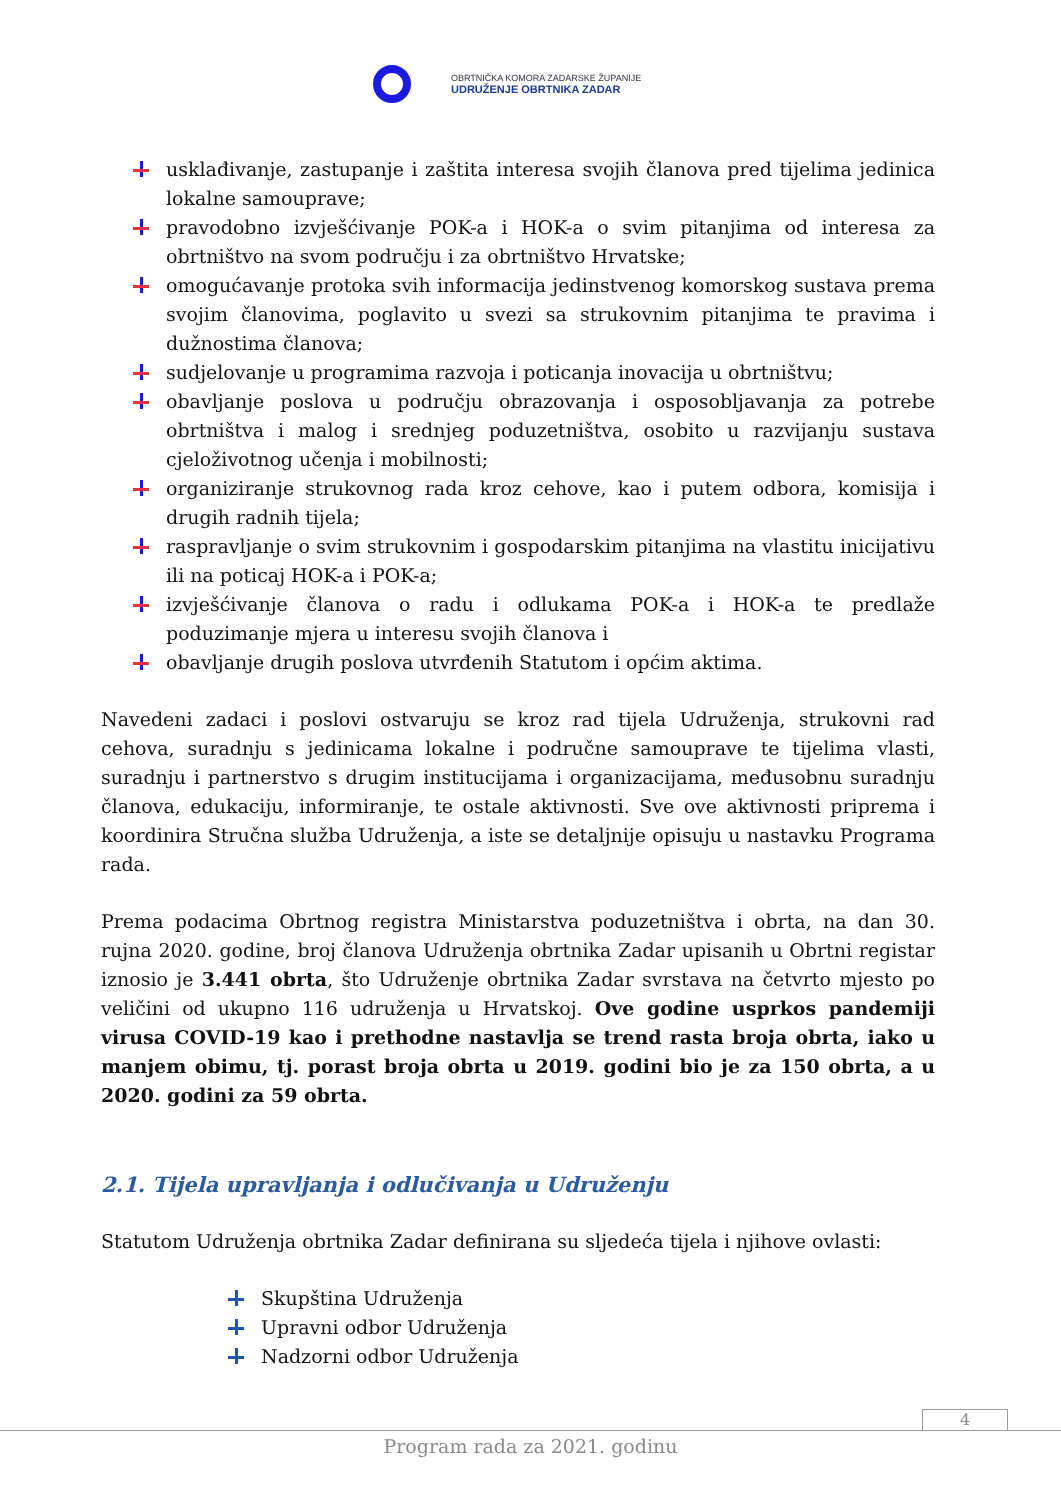OBRTNIČKA KOMORA ZADARSKE ŽUPANIJE
UDRUŽENJE OBRTNIKA ZADAR
usklađivanje, zastupanje i zaštita interesa svojih članova pred tijelima jedinica lokalne samouprave;
pravodobno izvješćivanje POK-a i HOK-a o svim pitanjima od interesa za obrtništvo na svom području i za obrtništvo Hrvatske;
omogućavanje protoka svih informacija jedinstvenog komorskog sustava prema svojim članovima, poglavito u svezi sa strukovnim pitanjima te pravima i dužnostima članova;
sudjelovanje u programima razvoja i poticanja inovacija u obrtništvu;
obavljanje poslova u području obrazovanja i osposobljavanja za potrebe obrtništva i malog i srednjeg poduzetništva, osobito u razvijanju sustava cjeloživotnog učenja i mobilnosti;
organiziranje strukovnog rada kroz cehove, kao i putem odbora, komisija i drugih radnih tijela;
raspravljanje o svim strukovnim i gospodarskim pitanjima na vlastitu inicijativu ili na poticaj HOK-a i POK-a;
izvješćivanje članova o radu i odlukama POK-a i HOK-a te predlaže poduzimanje mjera u interesu svojih članova i
obavljanje drugih poslova utvrđenih Statutom i općim aktima.
Navedeni zadaci i poslovi ostvaruju se kroz rad tijela Udruženja, strukovni rad cehova, suradnju s jedinicama lokalne i područne samouprave te tijelima vlasti, suradnju i partnerstvo s drugim institucijama i organizacijama, međusobnu suradnju članova, edukaciju, informiranje, te ostale aktivnosti. Sve ove aktivnosti priprema i koordinira Stručna služba Udruženja, a iste se detaljnije opisuju u nastavku Programa rada.
Prema podacima Obrtnog registra Ministarstva poduzetništva i obrta, na dan 30. rujna 2020. godine, broj članova Udruženja obrtnika Zadar upisanih u Obrtni registar iznosio je 3.441 obrta, što Udruženje obrtnika Zadar svrstava na četvrto mjesto po veličini od ukupno 116 udruženja u Hrvatskoj. Ove godine usprkos pandemiji virusa COVID-19 kao i prethodne nastavlja se trend rasta broja obrta, iako u manjem obimu, tj. porast broja obrta u 2019. godini bio je za 150 obrta, a u 2020. godini za 59 obrta.
2.1. Tijela upravljanja i odlučivanja u Udruženju
Statutom Udruženja obrtnika Zadar definirana su sljedeća tijela i njihove ovlasti:
Skupština Udruženja
Upravni odbor Udruženja
Nadzorni odbor Udruženja
4
Program rada za 2021. godinu